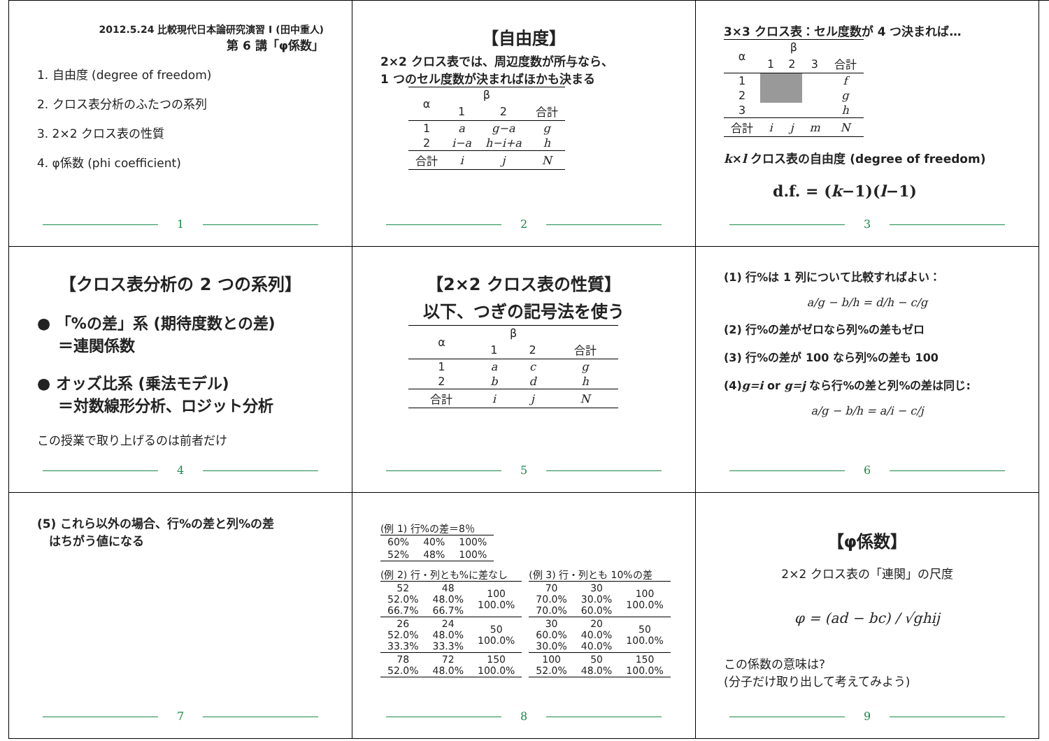2012.5.24 比較現代日本論研究演習 I (田中重人)
第 6 講「φ係数」
1. 自由度 (degree of freedom)
2. クロス表分析のふたつの系列
3. 2×2 クロス表の性質
4. φ係数 (phi coefficient)
1
【自由度】
2×2 クロス表では、周辺度数が所与なら、
1 つのセル度数が決まればほかも決まる
| α | β | | |
| --- | --- | --- | --- |
| | 1 | 2 | 合計 |
| 1 | a | g−a | g |
| 2 | i−a | h−i+a | h |
| 合計 | i | j | N |
2
3×3 クロス表：セル度数が 4 つ決まれば…
| α | β | | | |
| --- | --- | --- | --- | --- |
| | 1 | 2 | 3 | 合計 |
| 1 | | | | f |
| 2 | | | | g |
| 3 | | | | h |
| 合計 | i | j | m | N |
k×l クロス表の自由度 (degree of freedom)
d.f. = (k−1)(l−1)
3
【クロス表分析の 2 つの系列】
● 「%の差」系 (期待度数との差)
　 ＝連関係数
● オッズ比系 (乗法モデル)
　 ＝対数線形分析、ロジット分析
この授業で取り上げるのは前者だけ
4
【2×2 クロス表の性質】
以下、つぎの記号法を使う
| α | β | | |
| --- | --- | --- | --- |
| | 1 | 2 | 合計 |
| 1 | a | c | g |
| 2 | b | d | h |
| 合計 | i | j | N |
5
(1) 行%は 1 列について比較すればよい：
a/g − b/h = d/h − c/g
(2) 行%の差がゼロなら列%の差もゼロ
(3) 行%の差が 100 なら列%の差も 100
(4)g=i or g=j なら行%の差と列%の差は同じ:
a/g − b/h = a/i − c/j
6
(5) これら以外の場合、行%の差と列%の差
　はちがう値になる
7
(例 1) 行%の差＝8％
| 60% | 40% | 100% |
| 52% | 48% | 100% |
(例 2) 行・列とも%に差なし
| 52 52.0% 66.7% | 48 48.0% 66.7% | 100 100.0% |
| 26 52.0% 33.3% | 24 48.0% 33.3% | 50 100.0% |
| 78 52.0% | 72 48.0% | 150 100.0% |
(例 3) 行・列とも 10%の差
| 70 70.0% 70.0% | 30 30.0% 60.0% | 100 100.0% |
| 30 60.0% 30.0% | 20 40.0% 40.0% | 50 100.0% |
| 100 52.0% | 50 48.0% | 150 100.0% |
8
【φ係数】
2×2 クロス表の「連関」の尺度
φ = (ad − bc) / √ghij
この係数の意味は?
(分子だけ取り出して考えてみよう)
9